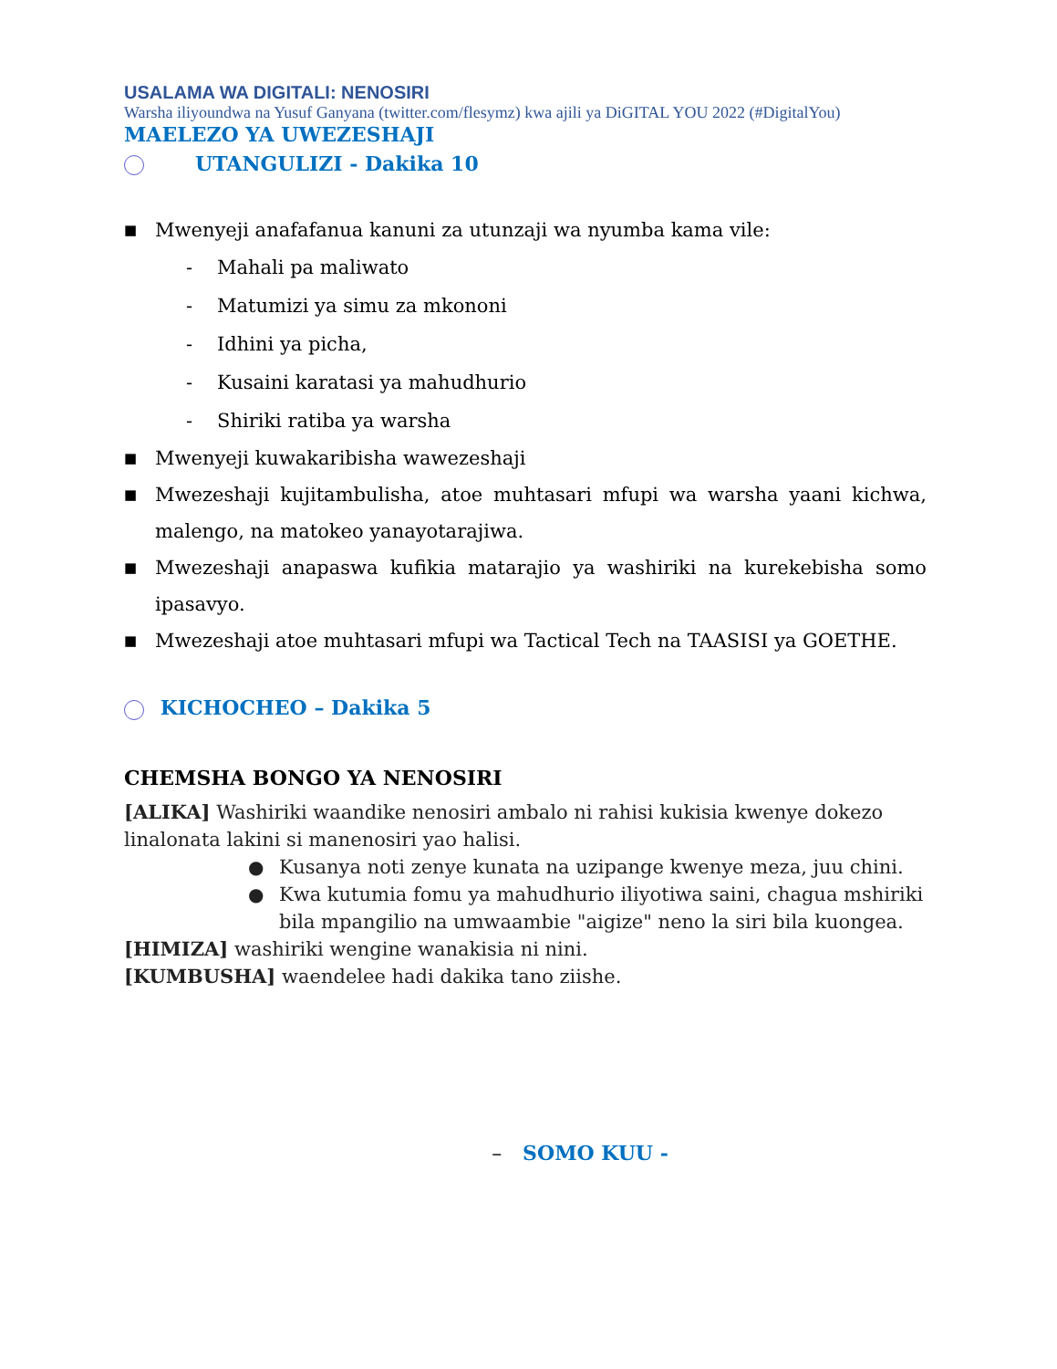USALAMA WA DIGITALI: NENOSIRI
Warsha iliyoundwa na Yusuf Ganyana (twitter.com/flesymz) kwa ajili ya DiGITAL YOU 2022 (#DigitalYou)
MAELEZO YA UWEZESHAJI
UTANGULIZI - Dakika 10
■ Mwenyeji anafafanua kanuni za utunzaji wa nyumba kama vile:
- Mahali pa maliwato
- Matumizi ya simu za mkononi
- Idhini ya picha,
- Kusaini karatasi ya mahudhurio
- Shiriki ratiba ya warsha
■ Mwenyeji kuwakaribisha wawezeshaji
■ Mwezeshaji kujitambulisha, atoe muhtasari mfupi wa warsha yaani kichwa, malengo, na matokeo yanayotarajiwa.
■ Mwezeshaji anapaswa kufikia matarajio ya washiriki na kurekebisha somo ipasavyo.
■ Mwezeshaji atoe muhtasari mfupi wa Tactical Tech na TAASISI ya GOETHE.
KICHOCHEO – Dakika 5
CHEMSHA BONGO YA NENOSIRI
[ALIKA] Washiriki waandike nenosiri ambalo ni rahisi kukisia kwenye dokezo linalonata lakini si manenosiri yao halisi.
● Kusanya noti zenye kunata na uzipange kwenye meza, juu chini.
● Kwa kutumia fomu ya mahudhurio iliyotiwa saini, chagua mshiriki bila mpangilio na umwaambie "aigize" neno la siri bila kuongea.
[HIMIZA] washiriki wengine wanakisia ni nini.
[KUMBUSHA] waendelee hadi dakika tano ziishe.
– SOMO KUU -